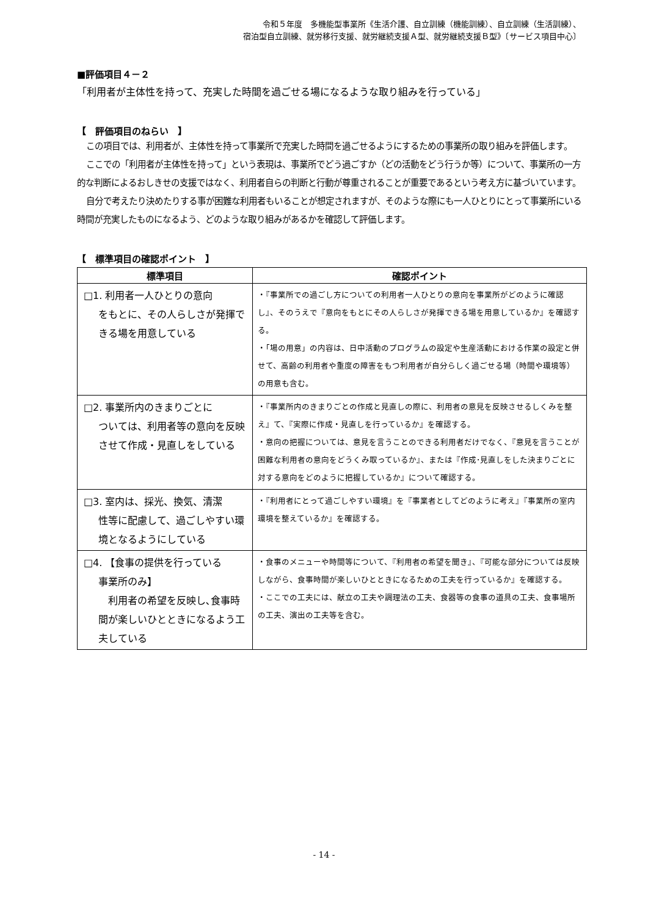令和５年度　多機能型事業所《生活介護、自立訓練（機能訓練）、自立訓練（生活訓練）、
宿泊型自立訓練、就労移行支援、就労継続支援Ａ型、就労継続支援Ｂ型》〔サービス項目中心〕
■評価項目４－２
「利用者が主体性を持って、充実した時間を過ごせる場になるような取り組みを行っている」
【　評価項目のねらい　】
この項目では、利用者が、主体性を持って事業所で充実した時間を過ごせるようにするための事業所の取り組みを評価します。
ここでの「利用者が主体性を持って」という表現は、事業所でどう過ごすか（どの活動をどう行うか等）について、事業所の一方的な判断によるおしきせの支援ではなく、利用者自らの判断と行動が尊重されることが重要であるという考え方に基づいています。
自分で考えたり決めたりする事が困難な利用者もいることが想定されますが、そのような際にも一人ひとりにとって事業所にいる時間が充実したものになるよう、どのような取り組みがあるかを確認して評価します。
【　標準項目の確認ポイント　】
| 標準項目 | 確認ポイント |
| --- | --- |
| □1. 利用者一人ひとりの意向 をもとに、その人らしさが発揮できる場を用意している | ・『事業所での過ごし方についての利用者一人ひとりの意向を事業所がどのように確認し』、そのうえで『意向をもとにその人らしさが発揮できる場を用意しているか』を確認する。 ・「場の用意」の内容は、日中活動のプログラムの設定や生産活動における作業の設定と併せて、高齢の利用者や重度の障害をもつ利用者が自分らしく過ごせる場（時間や環境等）の用意も含む。 |
| □2. 事業所内のきまりごとに ついては、利用者等の意向を反映させて作成・見直しをしている | ・『事業所内のきまりごとの作成と見直しの際に、利用者の意見を反映させるしくみを整え』て、『実際に作成・見直しを行っているか』を確認する。 ・意向の把握については、意見を言うことのできる利用者だけでなく、『意見を言うことが困難な利用者の意向をどうくみ取っているか』、または『作成･見直しをした決まりごとに対する意向をどのように把握しているか』について確認する。 |
| □3. 室内は、採光、換気、清潔 性等に配慮して、過ごしやすい環境となるようにしている | ・『利用者にとって過ごしやすい環境』を『事業者としてどのように考え』『事業所の室内環境を整えているか』を確認する。 |
| □4. 【食事の提供を行っている 事業所のみ】 利用者の希望を反映し､食事時間が楽しいひとときになるよう工夫している | ・食事のメニューや時間等について、『利用者の希望を聞き』、『可能な部分については反映しながら、食事時間が楽しいひとときになるための工夫を行っているか』を確認する。 ・ここでの工夫には、献立の工夫や調理法の工夫、食器等の食事の道具の工夫、食事場所の工夫、演出の工夫等を含む。 |
- 14 -